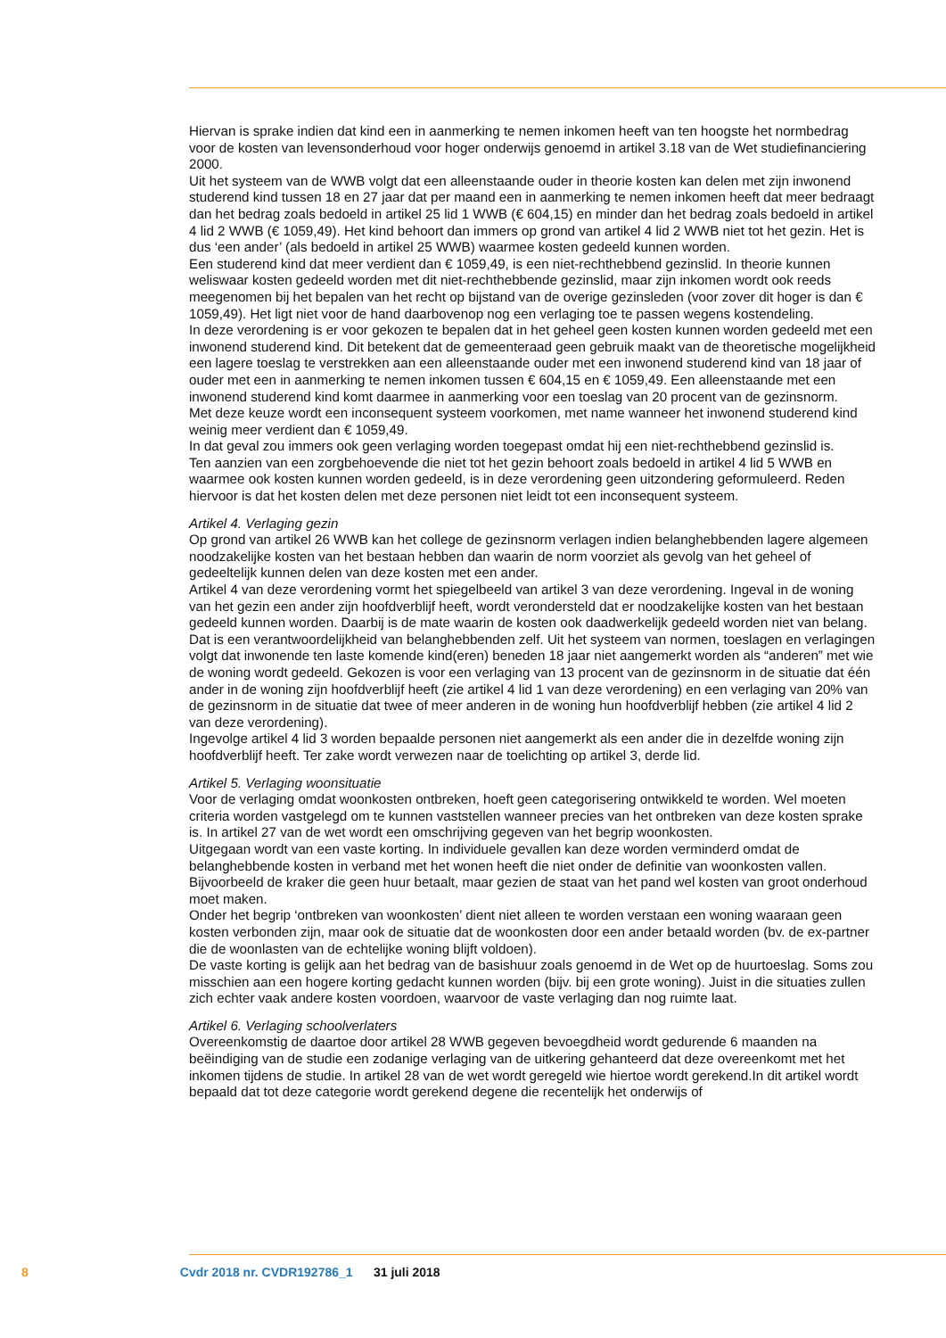Hiervan is sprake indien dat kind een in aanmerking te nemen inkomen heeft van ten hoogste het normbedrag voor de kosten van levensonderhoud voor hoger onderwijs genoemd in artikel 3.18 van de Wet studiefinanciering 2000.
Uit het systeem van de WWB volgt dat een alleenstaande ouder in theorie kosten kan delen met zijn inwonend studerend kind tussen 18 en 27 jaar dat per maand een in aanmerking te nemen inkomen heeft dat meer bedraagt dan het bedrag zoals bedoeld in artikel 25 lid 1 WWB (€ 604,15) en minder dan het bedrag zoals bedoeld in artikel 4 lid 2 WWB (€ 1059,49). Het kind behoort dan immers op grond van artikel 4 lid 2 WWB niet tot het gezin. Het is dus ‘een ander’ (als bedoeld in artikel 25 WWB) waarmee kosten gedeeld kunnen worden.
Een studerend kind dat meer verdient dan € 1059,49, is een niet-rechthebbend gezinslid. In theorie kunnen weliswaar kosten gedeeld worden met dit niet-rechthebbende gezinslid, maar zijn inkomen wordt ook reeds meegenomen bij het bepalen van het recht op bijstand van de overige gezinsleden (voor zover dit hoger is dan € 1059,49). Het ligt niet voor de hand daarbovenop nog een verlaging toe te passen wegens kostendeling.
In deze verordening is er voor gekozen te bepalen dat in het geheel geen kosten kunnen worden gedeeld met een inwonend studerend kind. Dit betekent dat de gemeenteraad geen gebruik maakt van de theoretische mogelijkheid een lagere toeslag te verstrekken aan een alleenstaande ouder met een inwonend studerend kind van 18 jaar of ouder met een in aanmerking te nemen inkomen tussen € 604,15 en € 1059,49. Een alleenstaande met een inwonend studerend kind komt daarmee in aanmerking voor een toeslag van 20 procent van de gezinsnorm.
Met deze keuze wordt een inconsequent systeem voorkomen, met name wanneer het inwonend studerend kind weinig meer verdient dan € 1059,49.
In dat geval zou immers ook geen verlaging worden toegepast omdat hij een niet-rechthebbend gezinslid is.
Ten aanzien van een zorgbehoevende die niet tot het gezin behoort zoals bedoeld in artikel 4 lid 5 WWB en waarmee ook kosten kunnen worden gedeeld, is in deze verordening geen uitzondering geformuleerd. Reden hiervoor is dat het kosten delen met deze personen niet leidt tot een inconsequent systeem.
Artikel 4. Verlaging gezin
Op grond van artikel 26 WWB kan het college de gezinsnorm verlagen indien belanghebbenden lagere algemeen noodzakelijke kosten van het bestaan hebben dan waarin de norm voorziet als gevolg van het geheel of gedeeltelijk kunnen delen van deze kosten met een ander.
Artikel 4 van deze verordening vormt het spiegelbeeld van artikel 3 van deze verordening. Ingeval in de woning van het gezin een ander zijn hoofdverblijf heeft, wordt verondersteld dat er noodzakelijke kosten van het bestaan gedeeld kunnen worden. Daarbij is de mate waarin de kosten ook daadwerkelijk gedeeld worden niet van belang. Dat is een verantwoordelijkheid van belanghebbenden zelf. Uit het systeem van normen, toeslagen en verlagingen volgt dat inwonende ten laste komende kind(eren) beneden 18 jaar niet aangemerkt worden als “anderen” met wie de woning wordt gedeeld. Gekozen is voor een verlaging van 13 procent van de gezinsnorm in de situatie dat één ander in de woning zijn hoofdverblijf heeft (zie artikel 4 lid 1 van deze verordening) en een verlaging van 20% van de gezinsnorm in de situatie dat twee of meer anderen in de woning hun hoofdverblijf hebben (zie artikel 4 lid 2 van deze verordening).
Ingevolge artikel 4 lid 3 worden bepaalde personen niet aangemerkt als een ander die in dezelfde woning zijn hoofdverblijf heeft. Ter zake wordt verwezen naar de toelichting op artikel 3, derde lid.
Artikel 5. Verlaging woonsituatie
Voor de verlaging omdat woonkosten ontbreken, hoeft geen categorisering ontwikkeld te worden. Wel moeten criteria worden vastgelegd om te kunnen vaststellen wanneer precies van het ontbreken van deze kosten sprake is. In artikel 27 van de wet wordt een omschrijving gegeven van het begrip woonkosten.
Uitgegaan wordt van een vaste korting. In individuele gevallen kan deze worden verminderd omdat de belanghebbende kosten in verband met het wonen heeft die niet onder de definitie van woonkosten vallen. Bijvoorbeeld de kraker die geen huur betaalt, maar gezien de staat van het pand wel kosten van groot onderhoud moet maken.
Onder het begrip ‘ontbreken van woonkosten’ dient niet alleen te worden verstaan een woning waaraan geen kosten verbonden zijn, maar ook de situatie dat de woonkosten door een ander betaald worden (bv. de ex-partner die de woonlasten van de echtelijke woning blijft voldoen).
De vaste korting is gelijk aan het bedrag van de basishuur zoals genoemd in de Wet op de huurtoeslag. Soms zou misschien aan een hogere korting gedacht kunnen worden (bijv. bij een grote woning). Juist in die situaties zullen zich echter vaak andere kosten voordoen, waarvoor de vaste verlaging dan nog ruimte laat.
Artikel 6. Verlaging schoolverlaters
Overeenkomstig de daartoe door artikel 28 WWB gegeven bevoegdheid wordt gedurende 6 maanden na beëindiging van de studie een zodanige verlaging van de uitkering gehanteerd dat deze overeenkomt met het inkomen tijdens de studie. In artikel 28 van de wet wordt geregeld wie hiertoe wordt gerekend.In dit artikel wordt bepaald dat tot deze categorie wordt gerekend degene die recentelijk het onderwijs of
8 Cvdr 2018 nr. CVDR192786_1 31 juli 2018